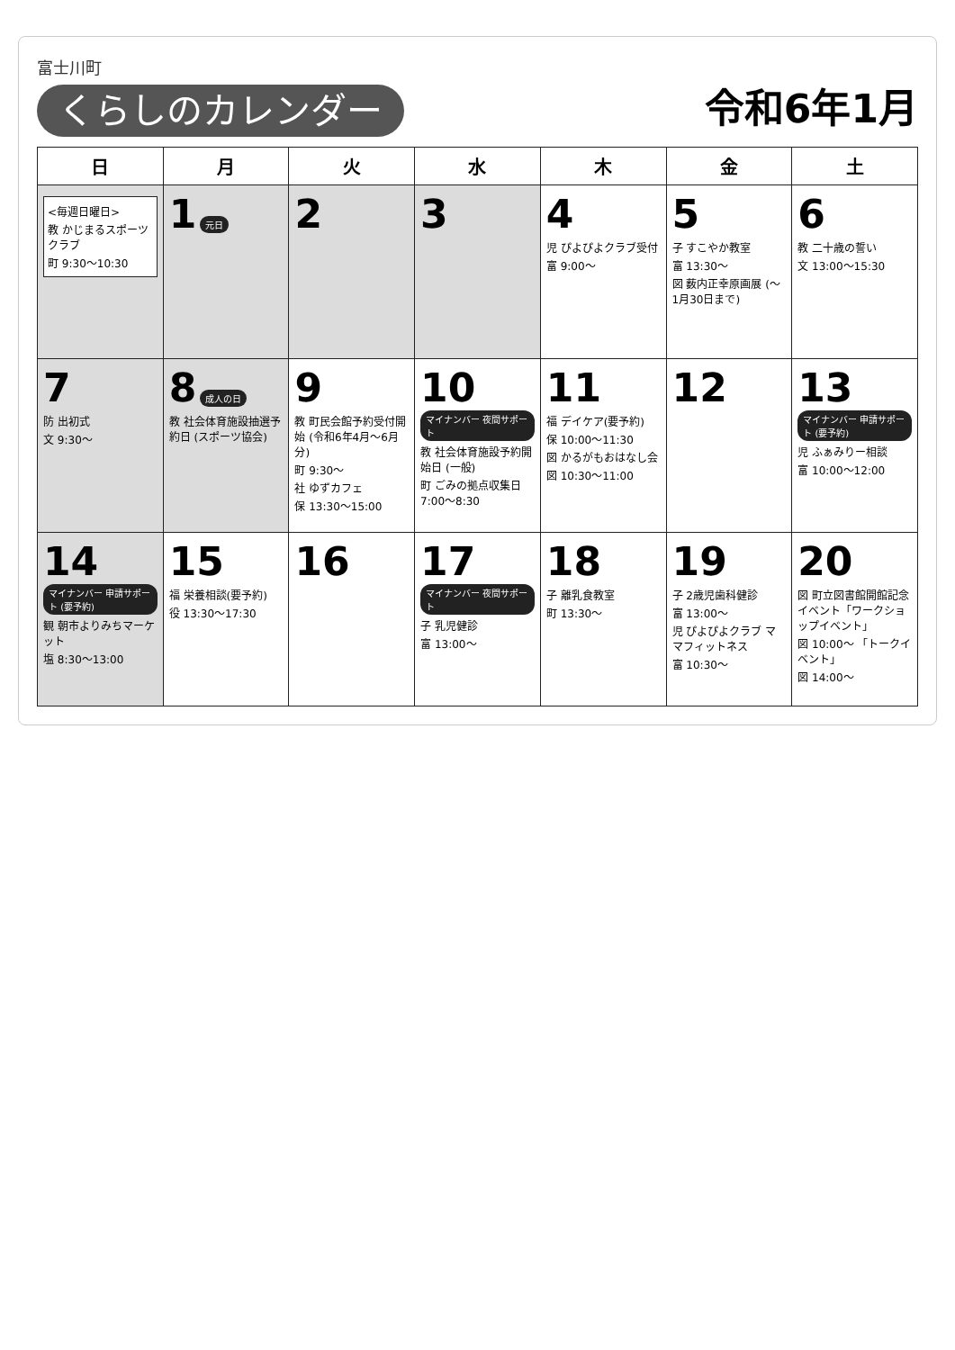富士川町
くらしのカレンダー
令和6年1月
| 日 | 月 | 火 | 水 | 木 | 金 | 土 |
| --- | --- | --- | --- | --- | --- | --- |
| <毎週日曜日> 教 かじまるスポーツクラブ 町 9:30～10:30 | 1 元日 | 2 | 3 | 4 児 ぴよぴよクラブ受付 富 9:00～ | 5 子 すこやか教室 富 13:30～ 図 薮内正幸原画展 (～1月30日まで) | 6 教 二十歳の誓い 文 13:00～15:30 |
| 7 防 出初式 文 9:30～ | 8 成人の日 教 社会体育施設抽選予約日 (スポーツ協会) | 9 教 町民会館予約受付開始 (令和6年4月～6月分) 町 9:30～ 社 ゆずカフェ 保 13:30～15:00 | 10 マイナンバー 夜間サポート 教 社会体育施設予約開始日 (一般) 町 ごみの拠点収集日 7:00～8:30 | 11 福 デイケア(要予約) 保 10:00～11:30 図 かるがもおはなし会 図 10:30～11:00 | 12 | 13 マイナンバー 申請サポート (要予約) 児 ふぁみりー相談 富 10:00～12:00 |
| 14 マイナンバー 申請サポート (要予約) 観 朝市よりみちマーケット 塩 8:30～13:00 | 15 福 栄養相談(要予約) 役 13:30～17:30 | 16 | 17 マイナンバー 夜間サポート 子 乳児健診 富 13:00～ | 18 子 離乳食教室 町 13:30～ | 19 子 2歳児歯科健診 富 13:00～ 児 ぴよぴよクラブ ママフィットネス 富 10:30～ | 20 図 町立図書館開館記念イベント「ワークショップイベント」 図 10:00～ 「トークイベント」 図 14:00～ |